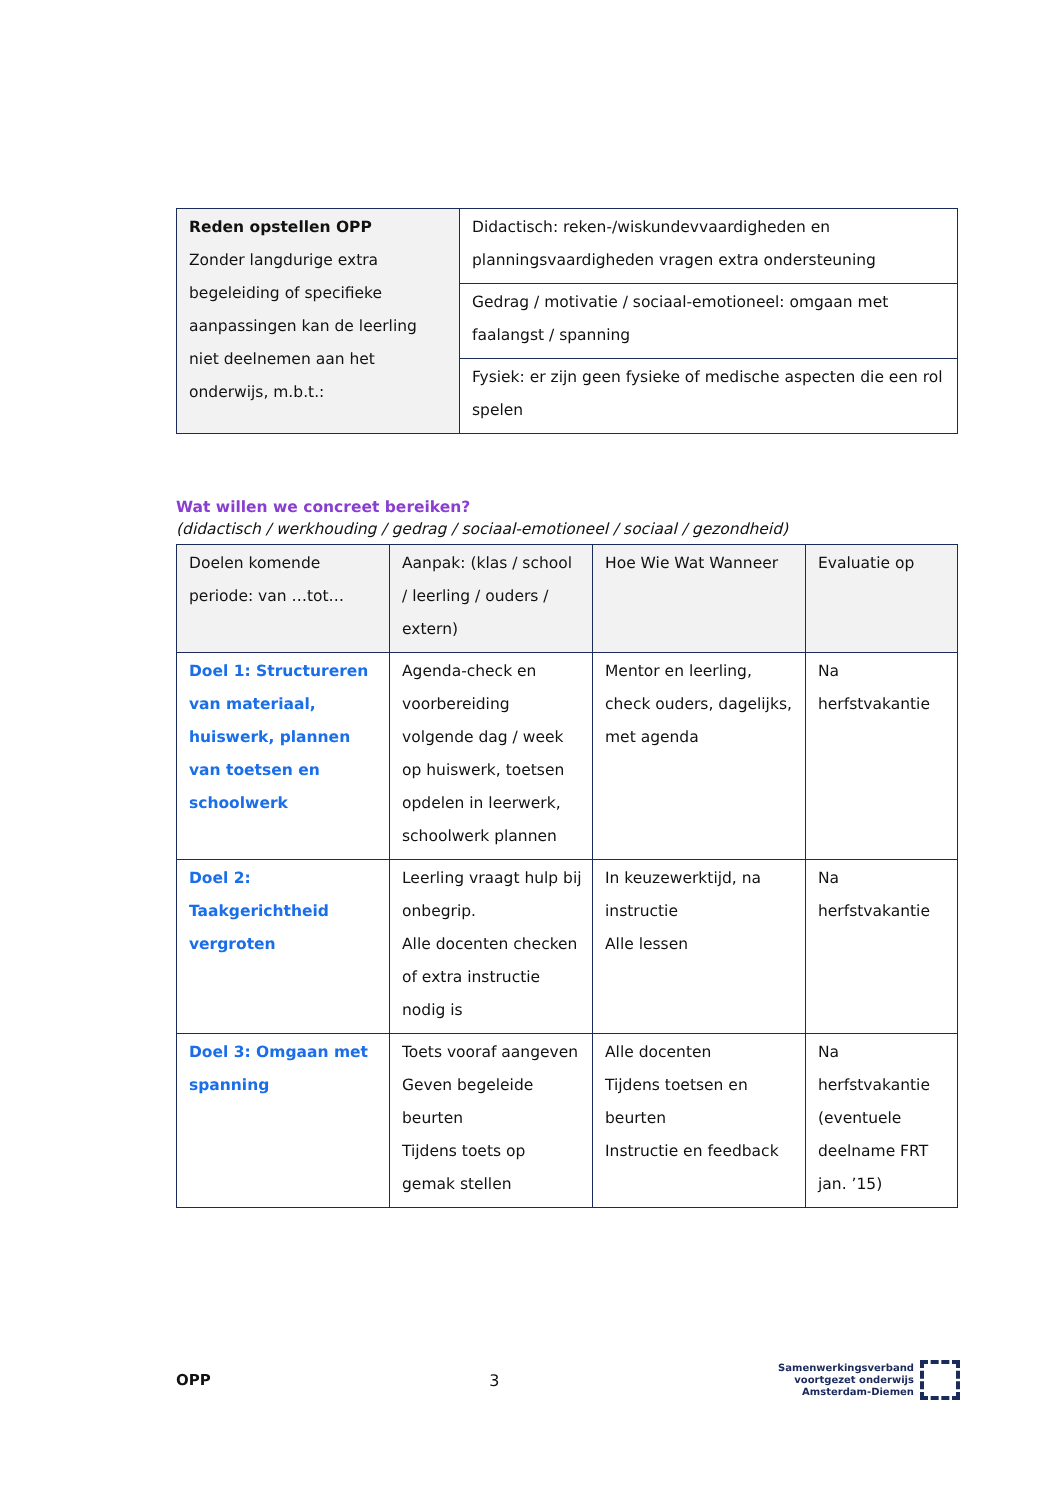| Reden opstellen OPP Zonder langdurige extra begeleiding of specifieke aanpassingen kan de leerling niet deelnemen aan het onderwijs, m.b.t.: | Didactisch: reken-/wiskundevvaardigheden en planningsvaardigheden vragen extra ondersteuning |
| | Gedrag / motivatie / sociaal-emotioneel: omgaan met faalangst / spanning |
| | Fysiek: er zijn geen fysieke of medische aspecten die een rol spelen |
Wat willen we concreet bereiken?
(didactisch / werkhouding / gedrag / sociaal-emotioneel / sociaal / gezondheid)
| Doelen komende periode: van …tot… | Aanpak: (klas / school / leerling / ouders / extern) | Hoe Wie Wat Wanneer | Evaluatie op |
| Doel 1: Structureren van materiaal, huiswerk, plannen van toetsen en schoolwerk | Agenda-check en voorbereiding volgende dag / week op huiswerk, toetsen opdelen in leerwerk, schoolwerk plannen | Mentor en leerling, check ouders, dagelijks, met agenda | Na herfstvakantie |
| Doel 2: Taakgerichtheid vergroten | Leerling vraagt hulp bij onbegrip. Alle docenten checken of extra instructie nodig is | In keuzewerktijd, na instructie Alle lessen | Na herfstvakantie |
| Doel 3: Omgaan met spanning | Toets vooraf aangeven Geven begeleide beurten Tijdens toets op gemak stellen | Alle docenten Tijdens toetsen en beurten Instructie en feedback | Na herfstvakantie (eventuele deelname FRT jan. ’15) |
OPP 3
Samenwerkingsverband
voortgezet onderwijs
Amsterdam-Diemen